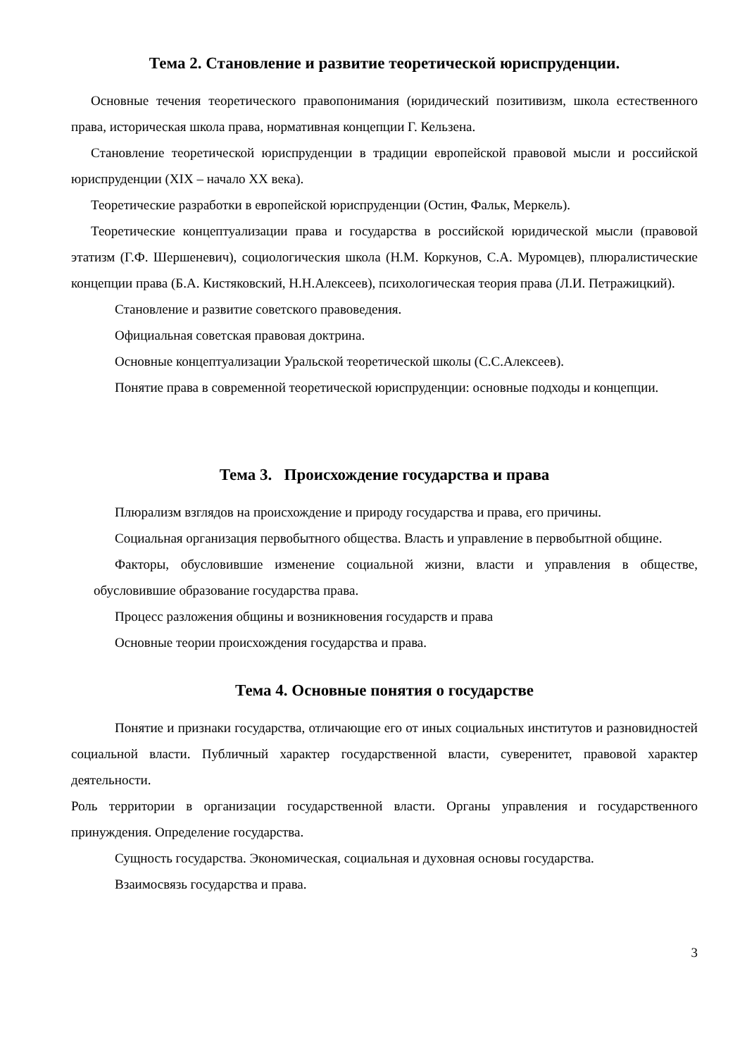Тема 2. Становление и развитие теоретической юриспруденции.
Основные течения теоретического правопонимания (юридический позитивизм, школа естественного права, историческая школа права, нормативная концепции Г. Кельзена.
Становление теоретической юриспруденции в традиции европейской правовой мысли и российской юриспруденции (XIX – начало XX века).
Теоретические разработки в европейской юриспруденции (Остин, Фальк, Меркель).
Теоретические концептуализации права и государства в российской юридической мысли (правовой этатизм (Г.Ф. Шершеневич), социологическия школа (Н.М. Коркунов, С.А. Муромцев), плюралистические концепции права (Б.А. Кистяковский, Н.Н.Алексеев), психологическая теория права (Л.И. Петражицкий).
Становление и развитие советского правоведения.
Официальная советская правовая доктрина.
Основные концептуализации Уральской теоретической школы (С.С.Алексеев).
Понятие права в современной теоретической юриспруденции: основные подходы и концепции.
Тема 3. Происхождение государства и права
Плюрализм взглядов на происхождение и природу государства и права, его причины.
Социальная организация первобытного общества. Власть и управление в первобытной общине.
Факторы, обусловившие изменение социальной жизни, власти и управления в обществе, обусловившие образование государства права.
Процесс разложения общины и возникновения государств и права
Основные теории происхождения государства и права.
Тема 4. Основные понятия о государстве
Понятие и признаки государства, отличающие его от иных социальных институтов и разновидностей социальной власти. Публичный характер государственной власти, суверенитет, правовой характер деятельности.
Роль территории в организации государственной власти. Органы управления и государственного принуждения. Определение государства.
Сущность государства. Экономическая, социальная и духовная основы государства.
Взаимосвязь государства и права.
3